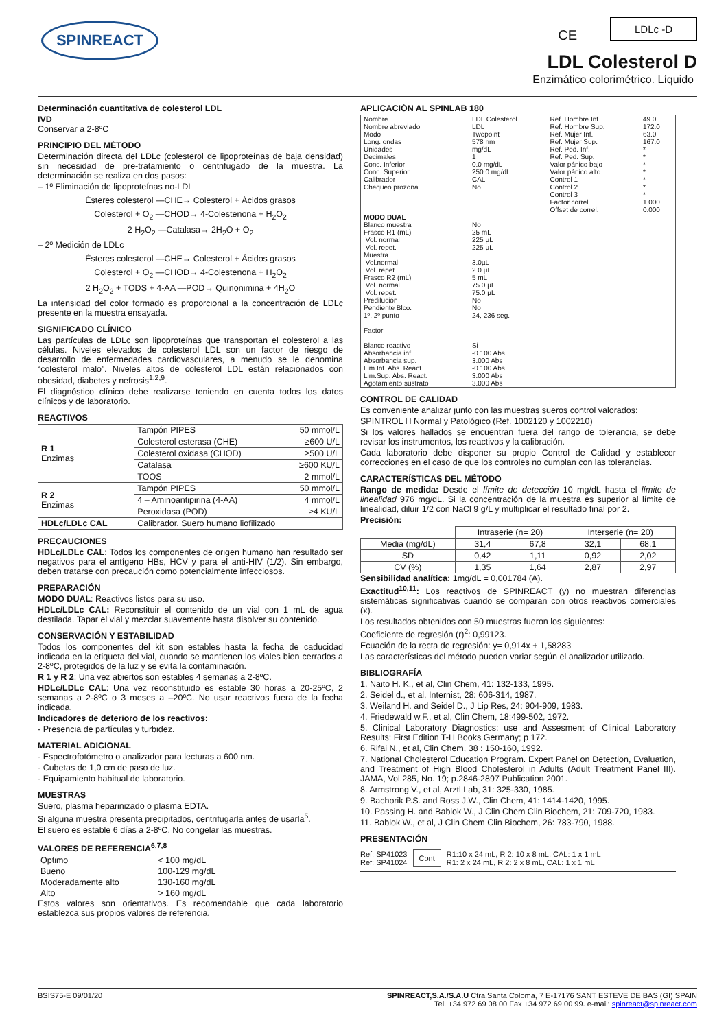SPINREACT CE
LDLc -D
LDL Colesterol D
Enzimático colorimétrico. Líquido
Determinación cuantitativa de colesterol LDL
IVD
Conservar a 2-8ºC
PRINCIPIO DEL MÉTODO
Determinación directa del LDLc (colesterol de lipoproteínas de baja densidad) sin necesidad de pre-tratamiento o centrifugado de la muestra. La determinación se realiza en dos pasos:
– 1º Eliminación de lipoproteínas no-LDL
Ésteres colesterol —CHE→ Colesterol + Ácidos grasos
Colesterol + O<sub>2</sub> —CHOD→ 4-Colestenona + H<sub>2</sub>O<sub>2</sub>
2 H<sub>2</sub>O<sub>2</sub> —Catalasa→ 2H<sub>2</sub>O + O<sub>2</sub>
– 2º Medición de LDLc
Ésteres colesterol —CHE→ Colesterol + Ácidos grasos
Colesterol + O<sub>2</sub> —CHOD→ 4-Colestenona + H<sub>2</sub>O<sub>2</sub>
2 H<sub>2</sub>O<sub>2</sub> + TODS + 4-AA —POD→ Quinonimina + 4H<sub>2</sub>O
La intensidad del color formado es proporcional a la concentración de LDLc presente en la muestra ensayada.
SIGNIFICADO CLÍNICO
Las partículas de LDLc son lipoproteínas que transportan el colesterol a las células. Niveles elevados de colesterol LDL son un factor de riesgo de desarrollo de enfermedades cardiovasculares, a menudo se le denomina “colesterol malo”. Niveles altos de colesterol LDL están relacionados con obesidad, diabetes y nefrosis<sup>1,2,9</sup>.
El diagnóstico clínico debe realizarse teniendo en cuenta todos los datos clínicos y de laboratorio.
REACTIVOS
| R 1 Enzimas | Tampón PIPES | 50 mmol/L |
| | Colesterol esterasa (CHE) | ≥600 U/L |
| | Colesterol oxidasa (CHOD) | ≥500 U/L |
| | Catalasa | ≥600 KU/L |
| | TOOS | 2 mmol/L |
| R 2 Enzimas | Tampón PIPES | 50 mmol/L |
| | 4 – Aminoantipirina (4-AA) | 4 mmol/L |
| | Peroxidasa (POD) | ≥4 KU/L |
| HDLc/LDLc CAL | Calibrador. Suero humano liofilizado | |
PRECAUCIONES
HDLc/LDLc CAL: Todos los componentes de origen humano han resultado ser negativos para el antígeno HBs, HCV y para el anti-HIV (1/2). Sin embargo, deben tratarse con precaución como potencialmente infecciosos.
PREPARACIÓN
MODO DUAL: Reactivos listos para su uso.
HDLc/LDLc CAL: Reconstituir el contenido de un vial con 1 mL de agua destilada. Tapar el vial y mezclar suavemente hasta disolver su contenido.
CONSERVACIÓN Y ESTABILIDAD
Todos los componentes del kit son estables hasta la fecha de caducidad indicada en la etiqueta del vial, cuando se mantienen los viales bien cerrados a 2-8ºC, protegidos de la luz y se evita la contaminación.
R 1 y R 2: Una vez abiertos son estables 4 semanas a 2-8ºC.
HDLc/LDLc CAL: Una vez reconstituido es estable 30 horas a 20-25ºC, 2 semanas a 2-8ºC o 3 meses a –20ºC. No usar reactivos fuera de la fecha indicada.
Indicadores de deterioro de los reactivos:
- Presencia de partículas y turbidez.
MATERIAL ADICIONAL
- Espectrofotómetro o analizador para lecturas a 600 nm.
- Cubetas de 1,0 cm de paso de luz.
- Equipamiento habitual de laboratorio.
MUESTRAS
Suero, plasma heparinizado o plasma EDTA.
Si alguna muestra presenta precipitados, centrifugarla antes de usarla<sup>5</sup>.
El suero es estable 6 días a 2-8ºC. No congelar las muestras.
VALORES DE REFERENCIA<sup>6,7,8</sup>
| Optimo | < 100 mg/dL |
| Bueno | 100-129 mg/dL |
| Moderadamente alto | 130-160 mg/dL |
| Alto | > 160 mg/dL |
Estos valores son orientativos. Es recomendable que cada laboratorio establezca sus propios valores de referencia.
APLICACIÓN AL SPINLAB 180
| Nombre Nombre abreviado Modo Long. ondas Unidades Decimales Conc. Inferior Conc. Superior Calibrador Chequeo prozona | LDL Colesterol LDL Twopoint 578 nm mg/dL 1 0.0 mg/dL 250.0 mg/dL CAL No | Ref. Hombre Inf. Ref. Hombre Sup. Ref. Mujer Inf. Ref. Mujer Sup. Ref. Ped. Inf. Ref. Ped. Sup. Valor pánico bajo Valor pánico alto Control 1 Control 2 Control 3 Factor correl. Offset de correl. | 49.0 172.0 63.0 167.0 * * * * * * * 1.000 0.000 |
| MODO DUAL | | | |
| Blanco muestra Frasco R1 (mL) Vol. normal Vol. repet. Muestra Vol.normal Vol. repet. Frasco R2 (mL) Vol. normal Vol. repet. Predilución Pendiente Blco. 1º, 2º punto Factor Blanco reactivo Absorbancia inf. Absorbancia sup. Lim.Inf. Abs. React. Lim.Sup. Abs. React. Agotamiento sustrato | No 25 mL 225 µL 225 µL 3.0µL 2.0 µL 5 mL 75.0 µL 75.0 µL No No 24, 236 seg. Si -0.100 Abs 3.000 Abs -0.100 Abs 3.000 Abs 3.000 Abs | | |
CONTROL DE CALIDAD
Es conveniente analizar junto con las muestras sueros control valorados:
SPINTROL H Normal y Patológico (Ref. 1002120 y 1002210)
Si los valores hallados se encuentran fuera del rango de tolerancia, se debe revisar los instrumentos, los reactivos y la calibración.
Cada laboratorio debe disponer su propio Control de Calidad y establecer correcciones en el caso de que los controles no cumplan con las tolerancias.
CARACTERÍSTICAS DEL MÉTODO
Rango de medida: Desde el límite de detección 10 mg/dL hasta el límite de linealidad 976 mg/dL. Si la concentración de la muestra es superior al límite de linealidad, diluir 1/2 con NaCl 9 g/L y multiplicar el resultado final por 2.
Precisión:
| | Intraserie (n= 20) | | Interserie (n= 20) | |
| Media (mg/dL) | 31,4 | 67,8 | 32,1 | 68,1 |
| SD | 0,42 | 1,11 | 0,92 | 2,02 |
| CV (%) | 1,35 | 1,64 | 2,87 | 2,97 |
Sensibilidad analítica: 1mg/dL = 0,001784 (A).
Exactitud<sup>10,11</sup>: Los reactivos de SPINREACT (y) no muestran diferencias sistemáticas significativas cuando se comparan con otros reactivos comerciales (x).
Los resultados obtenidos con 50 muestras fueron los siguientes:
Coeficiente de regresión (r)<sup>2</sup>: 0,99123.
Ecuación de la recta de regresión: y= 0,914x + 1,58283
Las características del método pueden variar según el analizador utilizado.
BIBLIOGRAFÍA
1. Naito H. K., et al, Clin Chem, 41: 132-133, 1995.
2. Seidel d., et al, Internist, 28: 606-314, 1987.
3. Weiland H. and Seidel D., J Lip Res, 24: 904-909, 1983.
4. Friedewald w.F., et al, Clin Chem, 18:499-502, 1972.
5. Clinical Laboratory Diagnostics: use and Assesment of Clinical Laboratory Results: First Edition T-H Books Germany; p 172.
6. Rifai N., et al, Clin Chem, 38 : 150-160, 1992.
7. National Cholesterol Education Program. Expert Panel on Detection, Evaluation, and Treatment of High Blood Cholesterol in Adults (Adult Treatment Panel III). JAMA, Vol.285, No. 19; p.2846-2897 Publication 2001.
8. Armstrong V., et al, Arztl Lab, 31: 325-330, 1985.
9. Bachorik P.S. and Ross J.W., Clin Chem, 41: 1414-1420, 1995.
10. Passing H. and Bablok W., J Clin Chem Clin Biochem, 21: 709-720, 1983.
11. Bablok W., et al, J Clin Chem Clin Biochem, 26: 783-790, 1988.
PRESENTACIÓN
Ref: SP41023
Ref: SP41024
Cont
R1:10 x 24 mL, R 2: 10 x 8 mL, CAL: 1 x 1 mL
R1: 2 x 24 mL, R 2: 2 x 8 mL, CAL: 1 x 1 mL
BSIS75-E 09/01/20 SPINREACT,S.A./S.A.U Ctra.Santa Coloma, 7 E-17176 SANT ESTEVE DE BAS (GI) SPAIN
Tel. +34 972 69 08 00 Fax +34 972 69 00 99. e-mail: spinreact@spinreact.com